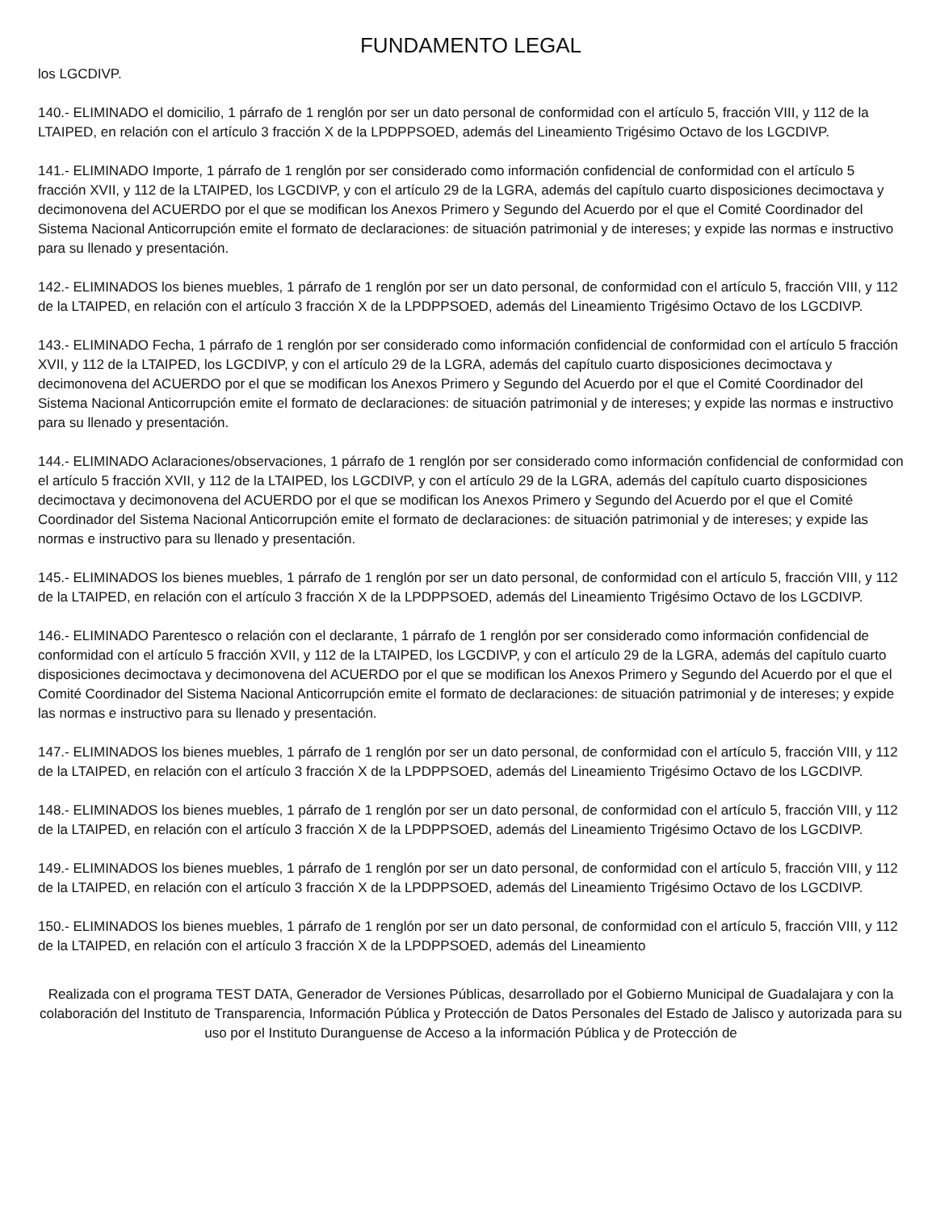FUNDAMENTO LEGAL
los LGCDIVP.
140.- ELIMINADO el domicilio, 1 párrafo de 1 renglón por ser un dato personal de conformidad con el artículo 5, fracción VIII, y 112 de la LTAIPED, en relación con el artículo 3 fracción X de la LPDPPSOED, además del Lineamiento Trigésimo Octavo de los LGCDIVP.
141.- ELIMINADO Importe, 1 párrafo de 1 renglón por ser considerado como información confidencial de conformidad con el artículo 5 fracción XVII, y 112 de la LTAIPED, los LGCDIVP, y con el artículo 29 de la LGRA, además del capítulo cuarto disposiciones decimoctava y decimonovena del ACUERDO por el que se modifican los Anexos Primero y Segundo del Acuerdo por el que el Comité Coordinador del Sistema Nacional Anticorrupción emite el formato de declaraciones: de situación patrimonial y de intereses; y expide las normas e instructivo para su llenado y presentación.
142.- ELIMINADOS los bienes muebles, 1 párrafo de 1 renglón por ser un dato personal, de conformidad con el artículo 5, fracción VIII, y 112 de la LTAIPED, en relación con el artículo 3 fracción X de la LPDPPSOED, además del Lineamiento Trigésimo Octavo de los LGCDIVP.
143.- ELIMINADO Fecha, 1 párrafo de 1 renglón por ser considerado como información confidencial de conformidad con el artículo 5 fracción XVII, y 112 de la LTAIPED, los LGCDIVP, y con el artículo 29 de la LGRA, además del capítulo cuarto disposiciones decimoctava y decimonovena del ACUERDO por el que se modifican los Anexos Primero y Segundo del Acuerdo por el que el Comité Coordinador del Sistema Nacional Anticorrupción emite el formato de declaraciones: de situación patrimonial y de intereses; y expide las normas e instructivo para su llenado y presentación.
144.- ELIMINADO Aclaraciones/observaciones, 1 párrafo de 1 renglón por ser considerado como información confidencial de conformidad con el artículo 5 fracción XVII, y 112 de la LTAIPED, los LGCDIVP, y con el artículo 29 de la LGRA, además del capítulo cuarto disposiciones decimoctava y decimonovena del ACUERDO por el que se modifican los Anexos Primero y Segundo del Acuerdo por el que el Comité Coordinador del Sistema Nacional Anticorrupción emite el formato de declaraciones: de situación patrimonial y de intereses; y expide las normas e instructivo para su llenado y presentación.
145.- ELIMINADOS los bienes muebles, 1 párrafo de 1 renglón por ser un dato personal, de conformidad con el artículo 5, fracción VIII, y 112 de la LTAIPED, en relación con el artículo 3 fracción X de la LPDPPSOED, además del Lineamiento Trigésimo Octavo de los LGCDIVP.
146.- ELIMINADO Parentesco o relación con el declarante, 1 párrafo de 1 renglón por ser considerado como información confidencial de conformidad con el artículo 5 fracción XVII, y 112 de la LTAIPED, los LGCDIVP, y con el artículo 29 de la LGRA, además del capítulo cuarto disposiciones decimoctava y decimonovena del ACUERDO por el que se modifican los Anexos Primero y Segundo del Acuerdo por el que el Comité Coordinador del Sistema Nacional Anticorrupción emite el formato de declaraciones: de situación patrimonial y de intereses; y expide las normas e instructivo para su llenado y presentación.
147.- ELIMINADOS los bienes muebles, 1 párrafo de 1 renglón por ser un dato personal, de conformidad con el artículo 5, fracción VIII, y 112 de la LTAIPED, en relación con el artículo 3 fracción X de la LPDPPSOED, además del Lineamiento Trigésimo Octavo de los LGCDIVP.
148.- ELIMINADOS los bienes muebles, 1 párrafo de 1 renglón por ser un dato personal, de conformidad con el artículo 5, fracción VIII, y 112 de la LTAIPED, en relación con el artículo 3 fracción X de la LPDPPSOED, además del Lineamiento Trigésimo Octavo de los LGCDIVP.
149.- ELIMINADOS los bienes muebles, 1 párrafo de 1 renglón por ser un dato personal, de conformidad con el artículo 5, fracción VIII, y 112 de la LTAIPED, en relación con el artículo 3 fracción X de la LPDPPSOED, además del Lineamiento Trigésimo Octavo de los LGCDIVP.
150.- ELIMINADOS los bienes muebles, 1 párrafo de 1 renglón por ser un dato personal, de conformidad con el artículo 5, fracción VIII, y 112 de la LTAIPED, en relación con el artículo 3 fracción X de la LPDPPSOED, además del Lineamiento
Realizada con el programa TEST DATA, Generador de Versiones Públicas, desarrollado por el Gobierno Municipal de Guadalajara y con la colaboración del Instituto de Transparencia, Información Pública y Protección de Datos Personales del Estado de Jalisco y autorizada para su uso por el Instituto Duranguense de Acceso a la información Pública y de Protección de